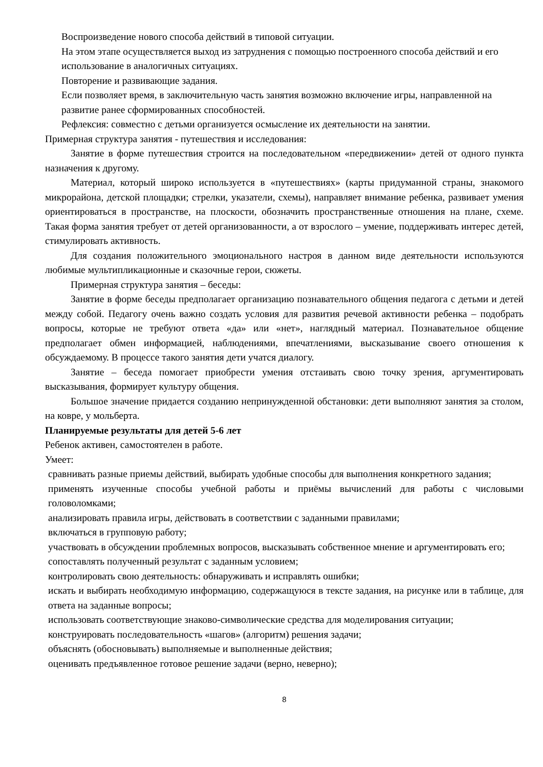Воспроизведение нового способа действий в типовой ситуации.
На этом этапе осуществляется выход из затруднения с помощью построенного способа действий и его использование в аналогичных ситуациях.
Повторение и развивающие задания.
Если позволяет время, в заключительную часть занятия возможно включение игры, направленной на развитие ранее сформированных способностей.
Рефлексия: совместно с детьми организуется осмысление их деятельности на занятии.
Примерная структура занятия - путешествия и исследования:
Занятие в форме путешествия строится на последовательном «передвижении» детей от одного пункта назначения к другому.
Материал, который широко используется в «путешествиях» (карты придуманной страны, знакомого микрорайона, детской площадки; стрелки, указатели, схемы), направляет внимание ребенка, развивает умения ориентироваться в пространстве, на плоскости, обозначить пространственные отношения на плане, схеме. Такая форма занятия требует от детей организованности, а от взрослого – умение, поддерживать интерес детей, стимулировать активность.
Для создания положительного эмоционального настроя в данном виде деятельности используются любимые мультипликационные и сказочные герои, сюжеты.
Примерная структура занятия – беседы:
Занятие в форме беседы предполагает организацию познавательного общения педагога с детьми и детей между собой. Педагогу очень важно создать условия для развития речевой активности ребенка – подобрать вопросы, которые не требуют ответа «да» или «нет», наглядный материал. Познавательное общение предполагает обмен информацией, наблюдениями, впечатлениями, высказывание своего отношения к обсуждаемому. В процессе такого занятия дети учатся диалогу.
Занятие – беседа помогает приобрести умения отстаивать свою точку зрения, аргументировать высказывания, формирует культуру общения.
Большое значение придается созданию непринужденной обстановки: дети выполняют занятия за столом, на ковре, у мольберта.
Планируемые результаты для детей 5-6 лет
Ребенок активен, самостоятелен в работе.
Умеет:
сравнивать разные приемы действий, выбирать удобные способы для выполнения конкретного задания;
применять изученные способы учебной работы и приёмы вычислений для работы с числовыми головоломками;
анализировать правила игры, действовать в соответствии с заданными правилами;
включаться в групповую работу;
участвовать в обсуждении проблемных вопросов, высказывать собственное мнение и аргументировать его;
сопоставлять полученный результат с заданным условием;
контролировать свою деятельность: обнаруживать и исправлять ошибки;
искать и выбирать необходимую информацию, содержащуюся в тексте задания, на рисунке или в таблице, для ответа на заданные вопросы;
использовать соответствующие знаково-символические средства для моделирования ситуации;
конструировать последовательность «шагов» (алгоритм) решения задачи;
объяснять (обосновывать) выполняемые и выполненные действия;
оценивать предъявленное готовое решение задачи (верно, неверно);
8